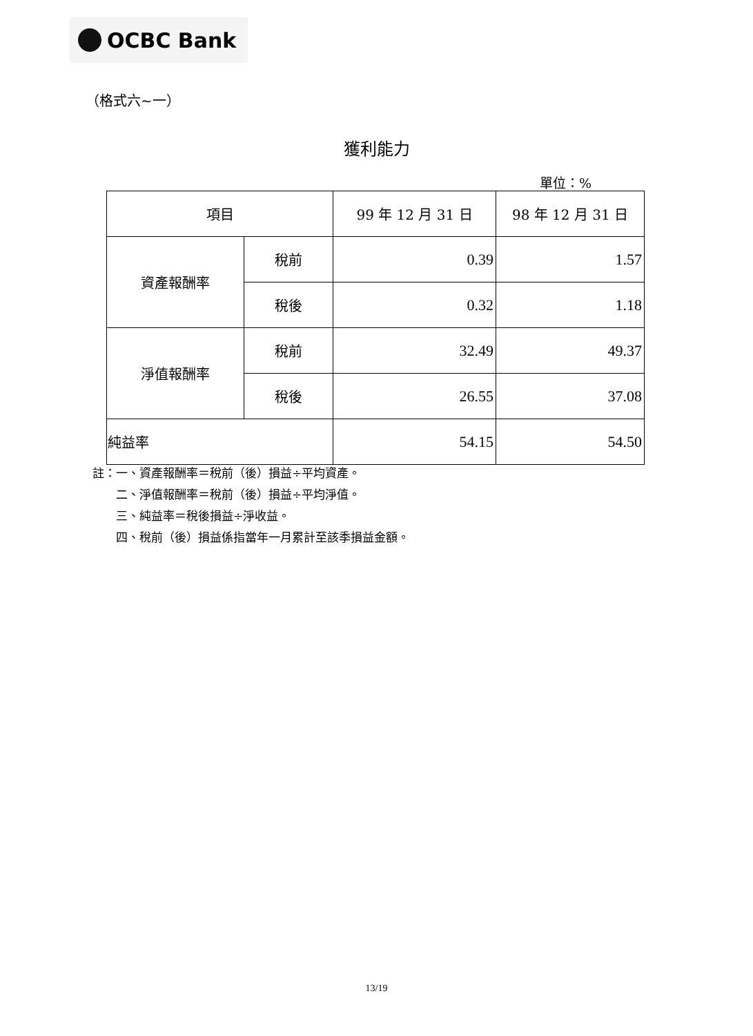OCBC Bank
（格式六~一）
獲利能力
單位：%
| 項目 | | 99 年 12 月 31 日 | 98 年 12 月 31 日 |
| --- | --- | --- | --- |
| 資產報酬率 | 稅前 | 0.39 | 1.57 |
| | 稅後 | 0.32 | 1.18 |
| 淨值報酬率 | 稅前 | 32.49 | 49.37 |
| | 稅後 | 26.55 | 37.08 |
| 純益率 | | 54.15 | 54.50 |
註：一、資產報酬率＝稅前（後）損益÷平均資產。
  二、淨值報酬率＝稅前（後）損益÷平均淨值。
  三、純益率＝稅後損益÷淨收益。
  四、稅前（後）損益係指當年一月累計至該季損益金額。
13/19